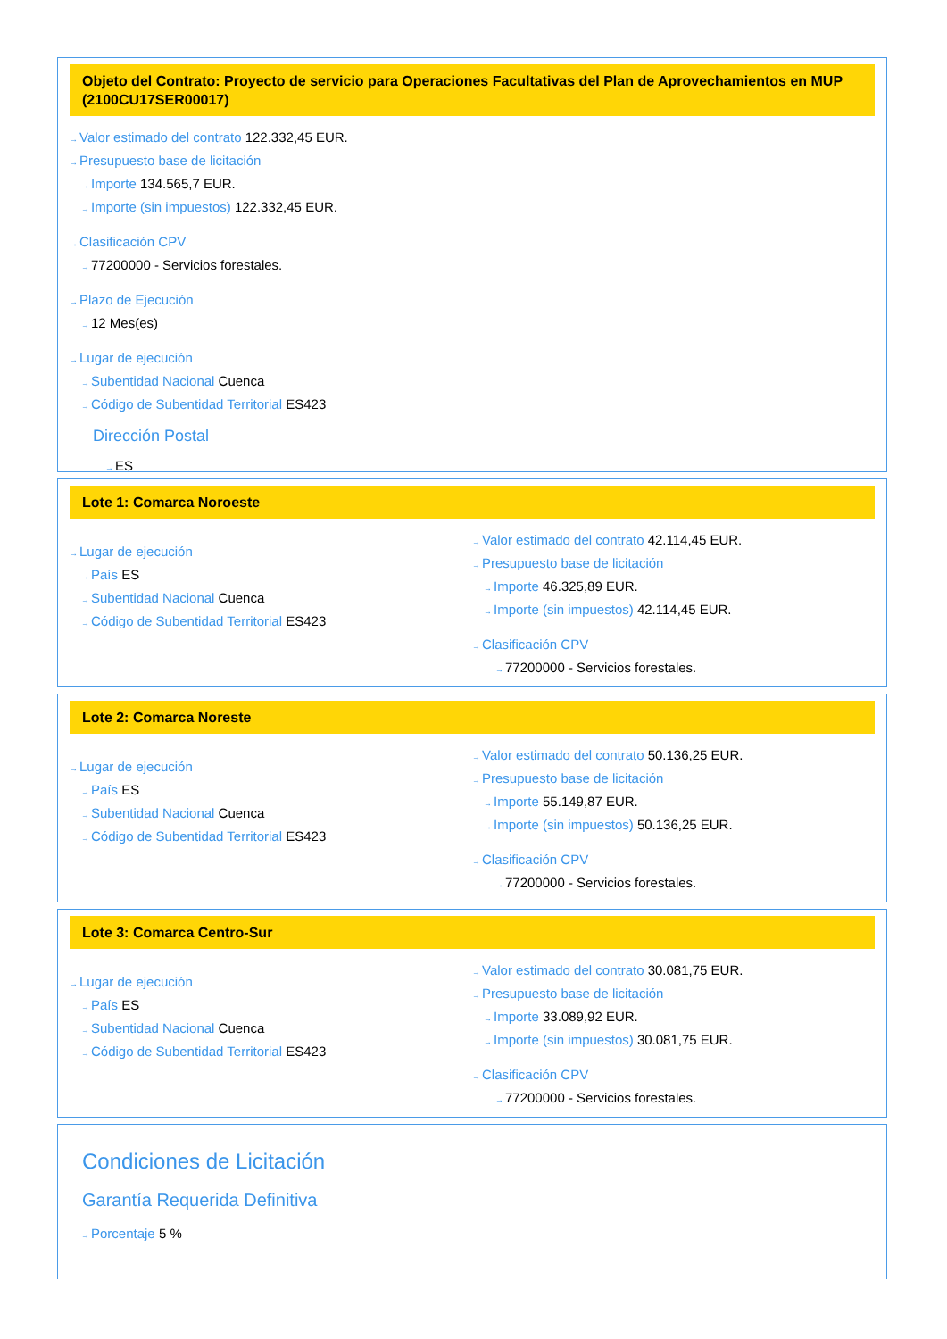Objeto del Contrato: Proyecto de servicio para Operaciones Facultativas del Plan de Aprovechamientos en MUP (2100CU17SER00017)
→Valor estimado del contrato 122.332,45 EUR.
→Presupuesto base de licitación
→Importe 134.565,7 EUR.
→Importe (sin impuestos) 122.332,45 EUR.
→Clasificación CPV
→77200000 - Servicios forestales.
→Plazo de Ejecución
→12 Mes(es)
→Lugar de ejecución
→Subentidad Nacional Cuenca
→Código de Subentidad Territorial ES423
Dirección Postal
→ES
Lote 1: Comarca Noroeste
→Lugar de ejecución
→País ES
→Subentidad Nacional Cuenca
→Código de Subentidad Territorial ES423
→Valor estimado del contrato 42.114,45 EUR.
→Presupuesto base de licitación
→Importe 46.325,89 EUR.
→Importe (sin impuestos) 42.114,45 EUR.
→Clasificación CPV
→77200000 - Servicios forestales.
Lote 2: Comarca Noreste
→Lugar de ejecución
→País ES
→Subentidad Nacional Cuenca
→Código de Subentidad Territorial ES423
→Valor estimado del contrato 50.136,25 EUR.
→Presupuesto base de licitación
→Importe 55.149,87 EUR.
→Importe (sin impuestos) 50.136,25 EUR.
→Clasificación CPV
→77200000 - Servicios forestales.
Lote 3: Comarca Centro-Sur
→Lugar de ejecución
→País ES
→Subentidad Nacional Cuenca
→Código de Subentidad Territorial ES423
→Valor estimado del contrato 30.081,75 EUR.
→Presupuesto base de licitación
→Importe 33.089,92 EUR.
→Importe (sin impuestos) 30.081,75 EUR.
→Clasificación CPV
→77200000 - Servicios forestales.
Condiciones de Licitación
Garantía Requerida Definitiva
→Porcentaje 5 %